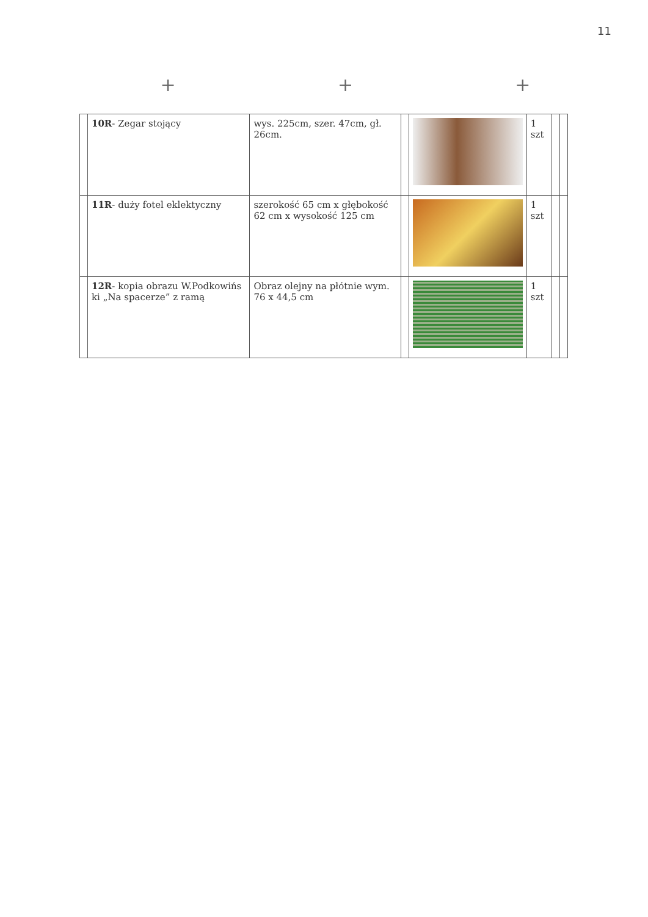11
+ + +
| | 10R - Zegar stojący | wys. 225cm, szer. 47cm, gł. 26cm. | | | 1 szt | | |
| | 11R - duży fotel eklektyczny | szerokość 65 cm x głębokość 62 cm x wysokość 125 cm | | | 1 szt | | |
| | 12R - kopia obrazu W.Podkowińs ki „Na spacerze” z ramą | Obraz olejny na płótnie wym. 76 x 44,5 cm | | | 1 szt | | |